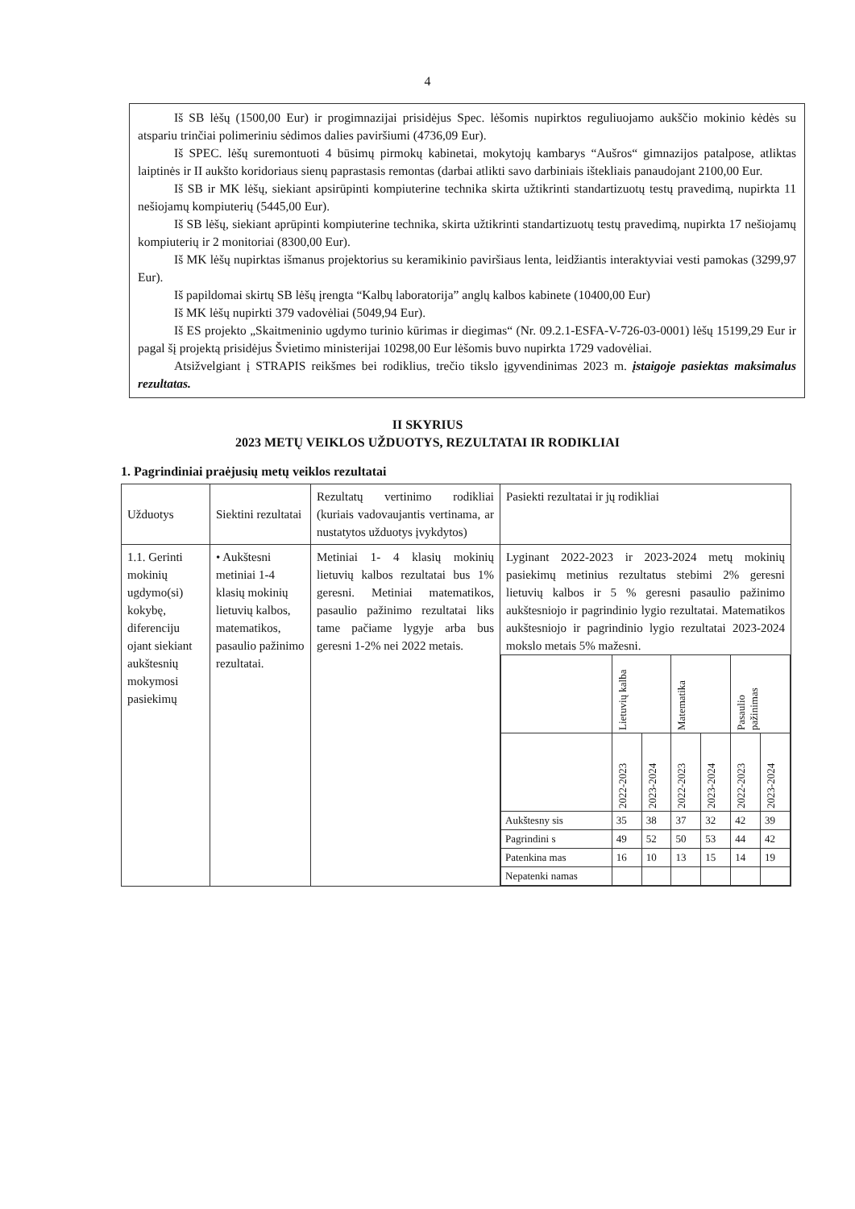4
Iš SB lėšų (1500,00 Eur) ir progimnazijai prisidėjus Spec. lėšomis nupirktos reguliuojamo aukščio mokinio kėdės su atspariu trinčiai polimeriniu sėdimos dalies paviršiumi (4736,09 Eur).
Iš SPEC. lėšų suremontuoti 4 būsimų pirmokų kabinetai, mokytojų kambarys “Aušros“ gimnazijos patalpose, atliktas laiptinės ir II aukšto koridoriaus sienų paprastasis remontas (darbai atlikti savo darbiniais ištekliais panaudojant 2100,00 Eur.
Iš SB ir MK lėšų, siekiant apsirūpinti kompiuterine technika skirta užtikrinti standartizuotų testų pravedimą, nupirkta 11 nešiojamų kompiuterių (5445,00 Eur).
Iš SB lėšų, siekiant aprūpinti kompiuterine technika, skirta užtikrinti standartizuotų testų pravedimą, nupirkta 17 nešiojamų kompiuterių ir 2 monitoriai (8300,00 Eur).
Iš MK lėšų nupirktas išmanus projektorius su keramikinio paviršiaus lenta, leidžiantis interaktyviai vesti pamokas (3299,97 Eur).
Iš papildomai skirtų SB lėšų įrengta “Kalbų laboratorija” anglų kalbos kabinete (10400,00 Eur)
Iš MK lėšų nupirkti 379 vadovėliai (5049,94 Eur).
Iš ES projekto „Skaitmeninio ugdymo turinio kūrimas ir diegimas“ (Nr. 09.2.1-ESFA-V-726-03-0001) lėšų 15199,29 Eur ir pagal šį projektą prisidėjus Švietimo ministerijai 10298,00 Eur lėšomis buvo nupirkta 1729 vadovėliai.
Atsižvelgiant į STRAPIS reikšmes bei rodiklius, trečio tikslo įgyvendinimas 2023 m. įstaigoje pasiektas maksimalus rezultatas.
II SKYRIUS
2023 METŲ VEIKLOS UŽDUOTYS, REZULTATAI IR RODIKLIAI
1. Pagrindiniai praėjusių metų veiklos rezultatai
| Užduotys | Siektini rezultatai | Rezultatų vertinimo rodikliai (kuriais vadovaujantis vertinama, ar nustatytos užduotys įvykdytos) | Pasiekti rezultatai ir jų rodikliai |
| 1.1. Gerinti mokinių ugdymo(si) kokybę, diferenciju ojant siekiant aukštesnių mokymosi pasiekimų | • Aukštesni metiniai 1-4 klasių mokinių lietuvių kalbos, matematikos, pasaulio pažinimo rezultatai. | Metiniai 1- 4 klasių mokinių lietuvių kalbos rezultatai bus 1% geresni. Metiniai matematikos, pasaulio pažinimo rezultatai liks tame pačiame lygyje arba bus geresni 1-2% nei 2022 metais. | Lyginant 2022-2023 ir 2023-2024 metų mokinių pasiekimų metinius rezultatus stebimi 2% geresni lietuvių kalbos ir 5 % geresni pasaulio pažinimo aukštesniojo ir pagrindinio lygio rezultatai. Matematikos aukštesniojo ir pagrindinio lygio rezultatai 2023-2024 mokslo metais 5% mažesni. / / Lietuvių kalba / / Matematika / / Pasaulio pažinimas / / / / 2022-2023 / 2023-2024 / 2022-2023 / 2023-2024 / 2022-2023 / 2023-2024 / / Aukštesny sis / 35 / 38 / 37 / 32 / 42 / 39 / / Pagrindini s / 49 / 52 / 50 / 53 / 44 / 42 / / Patenkina mas / 16 / 10 / 13 / 15 / 14 / 19 / / Nepatenki namas / / / / / / / |